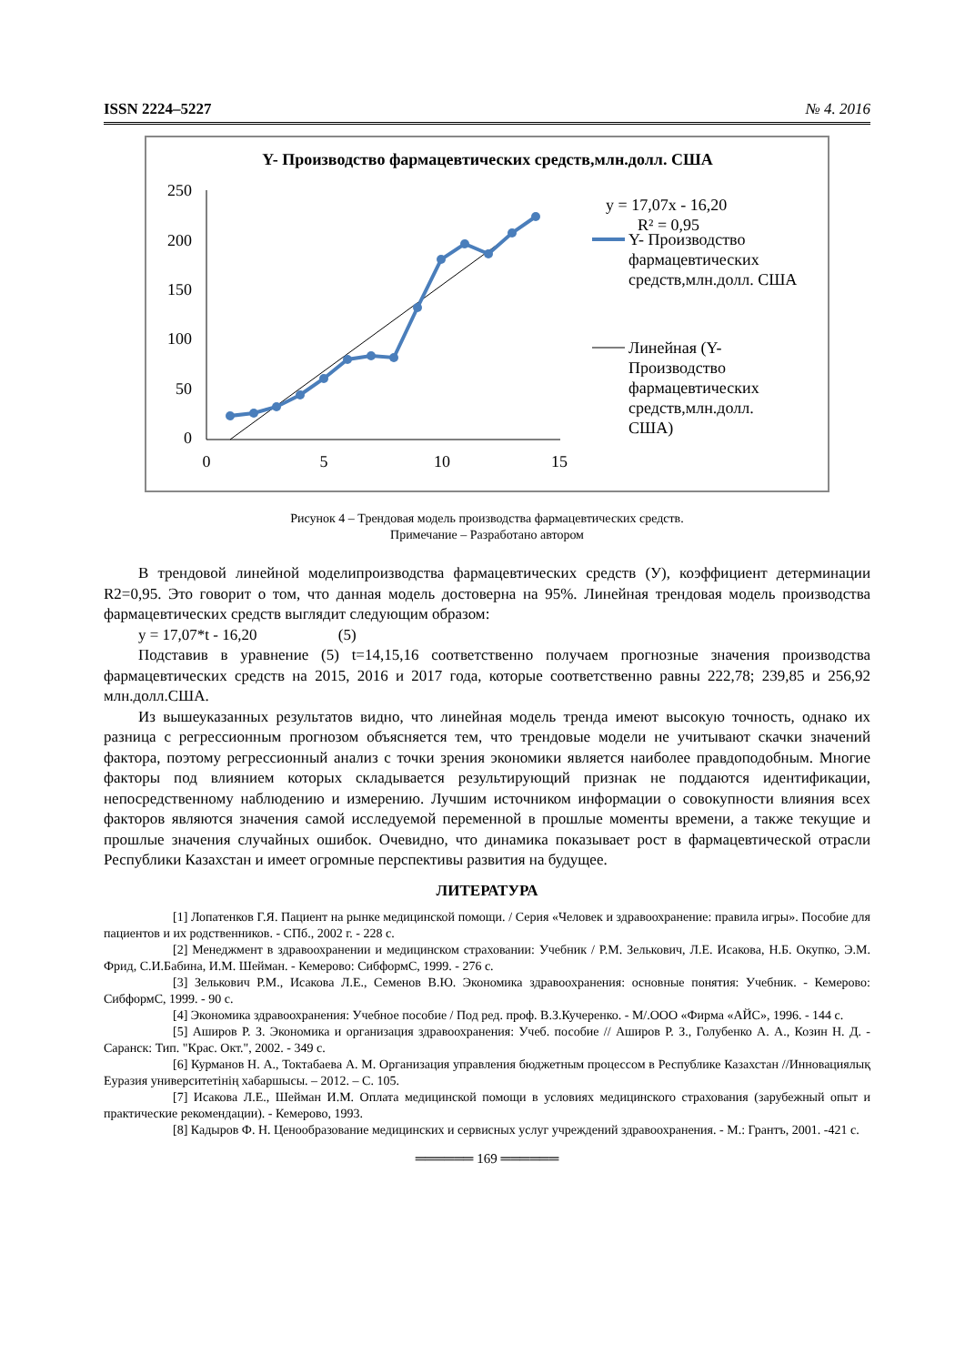ISSN 2224–5227 № 4. 2016
Y- Производство фармацевтических средств,млн.долл. США
250
200
150
100
50
0
0
5
10
15
y = 17,07x - 16,20
R² = 0,95
Y- Производство
фармацевтических
средств,млн.долл. США
Линейная (Y-
Производство
фармацевтических
средств,млн.долл.
США)
Рисунок 4 – Трендовая модель производства фармацевтических средств.
Примечание – Разработано автором
В трендовой линейной моделипроизводства фармацевтических средств (У), коэффициент детерминации R2=0,95. Это говорит о том, что данная модель достоверна на 95%. Линейная трендовая модель производства фармацевтических средств выглядит следующим образом:
y = 17,07*t - 16,20 (5)
Подставив в уравнение (5) t=14,15,16 соответственно получаем прогнозные значения производства фармацевтических средств на 2015, 2016 и 2017 года, которые соответственно равны 222,78; 239,85 и 256,92 млн.долл.США.
Из вышеуказанных результатов видно, что линейная модель тренда имеют высокую точность, однако их разница с регрессионным прогнозом объясняется тем, что трендовые модели не учитывают скачки значений фактора, поэтому регрессионный анализ с точки зрения экономики является наиболее правдоподобным. Многие факторы под влиянием которых складывается результирующий признак не поддаются идентификации, непосредственному наблюдению и измерению. Лучшим источником информации о совокупности влияния всех факторов являются значения самой исследуемой переменной в прошлые моменты времени, а также текущие и прошлые значения случайных ошибок. Очевидно, что динамика показывает рост в фармацевтической отрасли Республики Казахстан и имеет огромные перспективы развития на будущее.
ЛИТЕРАТУРА
[1] Лопатенков Г.Я. Пациент на рынке медицинской помощи. / Серия «Человек и здравоохранение: правила игры». Пособие для пациентов и их родственников. - СПб., 2002 г. - 228 с.
[2] Менеджмент в здравоохранении и медицинском страховании: Учебник / Р.М. Зелькович, Л.Е. Исакова, Н.Б. Окупко, Э.М. Фрид, С.И.Бабина, И.М. Шейман. - Кемерово: СибформС, 1999. - 276 с.
[3] Зелькович Р.М., Исакова Л.Е., Семенов В.Ю. Экономика здравоохранения: основные понятия: Учебник. - Кемерово: СибформС, 1999. - 90 с.
[4] Экономика здравоохранения: Учебное пособие / Под ред. проф. В.З.Кучеренко. - М/.ООО «Фирма «АЙС», 1996. - 144 с.
[5] Аширов Р. З. Экономика и организация здравоохранения: Учеб. пособие // Аширов Р. З., Голубенко А. А., Козин Н. Д. - Саранск: Тип. "Крас. Окт.", 2002. - 349 с.
[6] Курманов Н. А., Токтабаева А. М. Организация управления бюджетным процессом в Республике Казахстан //Инновациялық Еуразия университетінің хабаршысы. – 2012. – С. 105.
[7] Исакова Л.Е., Шейман И.М. Оплата медицинской помощи в условиях медицинского страхования (зарубежный опыт и практические рекомендации). - Кемерово, 1993.
[8] Кадыров Ф. Н. Ценообразование медицинских и сервисных услуг учреждений здравоохранения. - М.: Грантъ, 2001. -421 с.
══════ 169 ══════